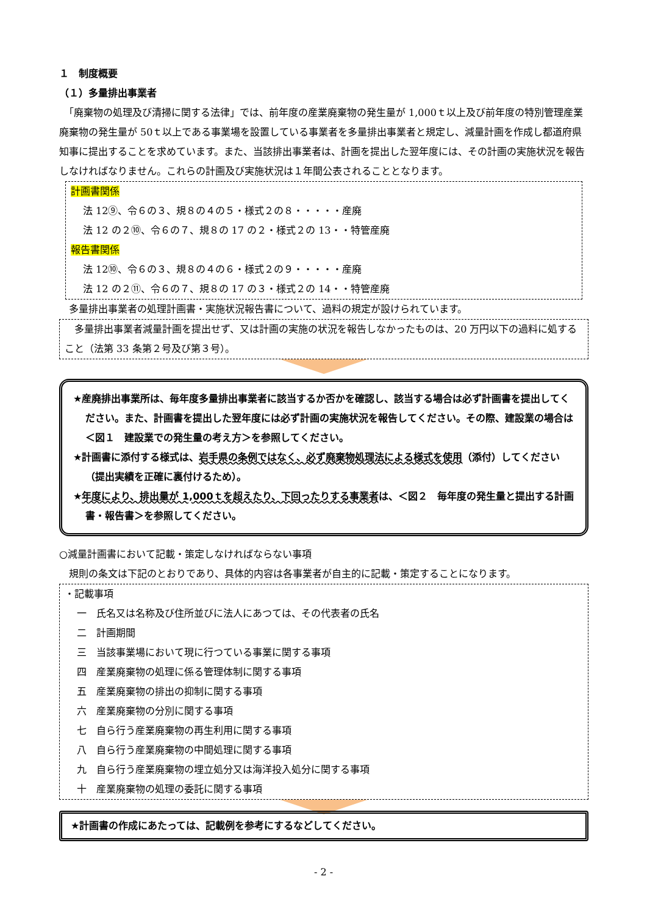１　制度概要
（１）多量排出事業者
　「廃棄物の処理及び清掃に関する法律」では、前年度の産業廃棄物の発生量が 1,000ｔ以上及び前年度の特別管理産業廃棄物の発生量が 50ｔ以上である事業場を設置している事業者を多量排出事業者と規定し、減量計画を作成し都道府県知事に提出することを求めています。また、当該排出事業者は、計画を提出した翌年度には、その計画の実施状況を報告しなければなりません。これらの計画及び実施状況は１年間公表されることとなります。
計画書関係
法 12⑨、令６の３、規８の４の５・様式２の８・・・・・産廃
法 12 の２⑩、令６の７、規８の 17 の２・様式２の 13・・特管産廃
報告書関係
法 12⑩、令６の３、規８の４の６・様式２の９・・・・・産廃
法 12 の２⑪、令６の７、規８の 17 の３・様式２の 14・・特管産廃
　多量排出事業者の処理計画書・実施状況報告書について、過料の規定が設けられています。
　多量排出事業者減量計画を提出せず、又は計画の実施の状況を報告しなかったものは、20 万円以下の過料に処すること（法第 33 条第２号及び第３号）。
★産廃排出事業所は、毎年度多量排出事業者に該当するか否かを確認し、該当する場合は必ず計画書を提出してください。また、計画書を提出した翌年度には必ず計画の実施状況を報告してください。その際、建設業の場合は＜図１　建設業での発生量の考え方＞を参照してください。
★計画書に添付する様式は、岩手県の条例ではなく、必ず廃棄物処理法による様式を使用（添付）してください（提出実績を正確に裏付けるため）。
★年度により、排出量が 1,000ｔを超えたり、下回ったりする事業者は、＜図２　毎年度の発生量と提出する計画書・報告書＞を参照してください。
○減量計画書において記載・策定しなければならない事項
　規則の条文は下記のとおりであり、具体的内容は各事業者が自主的に記載・策定することになります。
・記載事項
一　氏名又は名称及び住所並びに法人にあつては、その代表者の氏名
二　計画期間
三　当該事業場において現に行つている事業に関する事項
四　産業廃棄物の処理に係る管理体制に関する事項
五　産業廃棄物の排出の抑制に関する事項
六　産業廃棄物の分別に関する事項
七　自ら行う産業廃棄物の再生利用に関する事項
八　自ら行う産業廃棄物の中間処理に関する事項
九　自ら行う産業廃棄物の埋立処分又は海洋投入処分に関する事項
十　産業廃棄物の処理の委託に関する事項
★計画書の作成にあたっては、記載例を参考にするなどしてください。
- 2 -